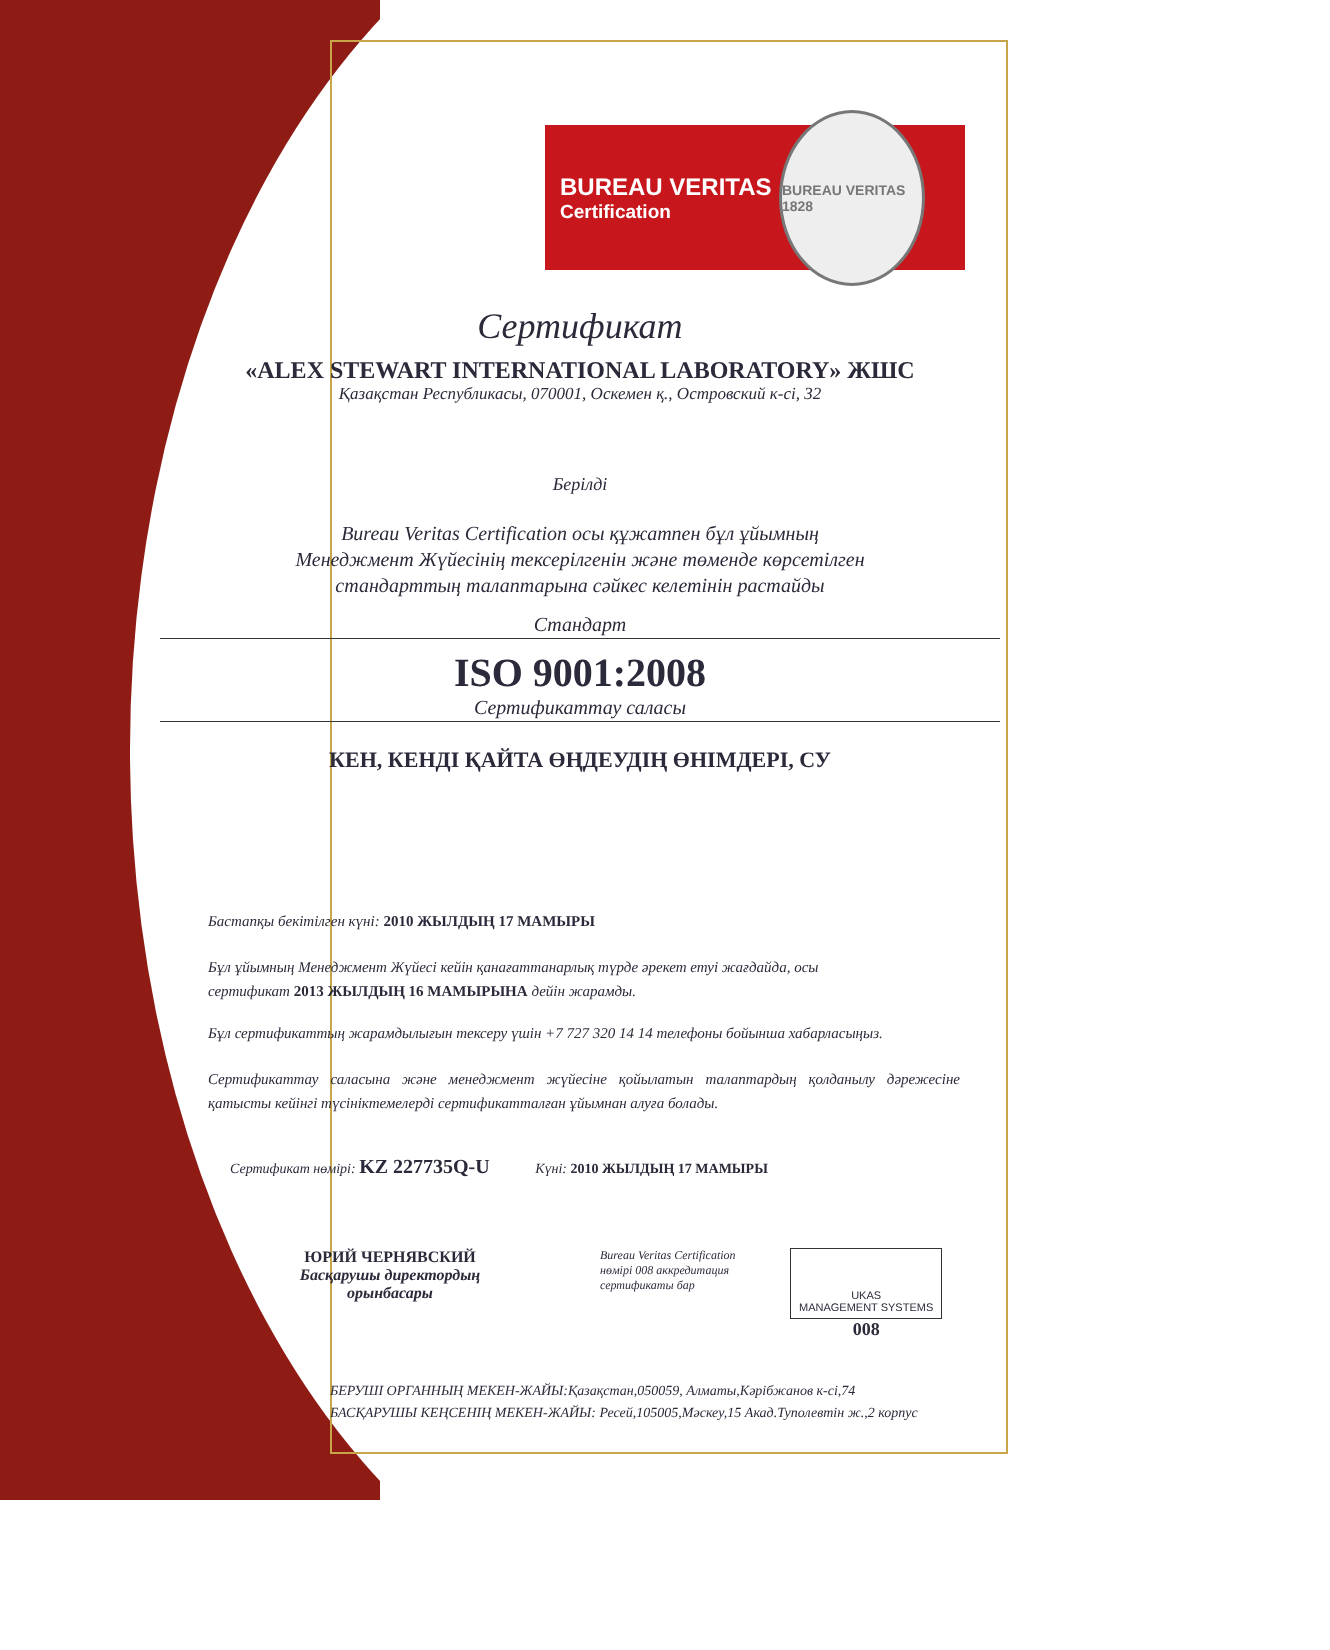BUREAU VERITAS
Certification
BUREAU VERITAS 1828
Сертификат
«ALEX STEWART INTERNATIONAL LABORATORY» ЖШС
Қазақстан Республикасы, 070001, Оскемен қ., Островский к-сі, 32
Берілді
Bureau Veritas Certification осы құжатпен бұл ұйымның
Менеджмент Жүйесінің тексерілгенін және төменде көрсетілген
стандарттың талаптарына сәйкес келетінін растайды
Стандарт
ISO 9001:2008
Сертификаттау саласы
КЕН, КЕНДІ ҚАЙТА ӨҢДЕУДІҢ ӨНІМДЕРІ, СУ
Бастапқы бекітілген күні: 2010 ЖЫЛДЫҢ 17 МАМЫРЫ
Бұл ұйымның Менеджмент Жүйесі кейін қанағаттанарлық түрде әрекет етуі жағдайда, осы
сертификат 2013 ЖЫЛДЫҢ 16 МАМЫРЫНА дейін жарамды.
Бұл сертификаттың жарамдылығын тексеру үшін +7 727 320 14 14 телефоны бойынша хабарласыңыз.
Сертификаттау саласына және менеджмент жүйесіне қойылатын талаптардың қолданылу дәрежесіне қатысты кейінгі түсініктемелерді сертификатталған ұйымнан алуға болады.
Сертификат нөмірі: KZ 227735Q-U Күні: 2010 ЖЫЛДЫҢ 17 МАМЫРЫ
ЮРИЙ ЧЕРНЯВСКИЙ
Басқарушы директордың орынбасары
Bureau Veritas Certification нөмірі 008 аккредитация сертификаты бар
UKAS
MANAGEMENT SYSTEMS
008
БЕРУШІ ОРГАННЫҢ МЕКЕН-ЖАЙЫ:Қазақстан,050059, Алматы,Кәрібжанов к-сі,74
БАСҚАРУШЫ КЕҢСЕНІҢ МЕКЕН-ЖАЙЫ: Ресей,105005,Мәскеу,15 Акад.Туполевтін ж.,2 корпус